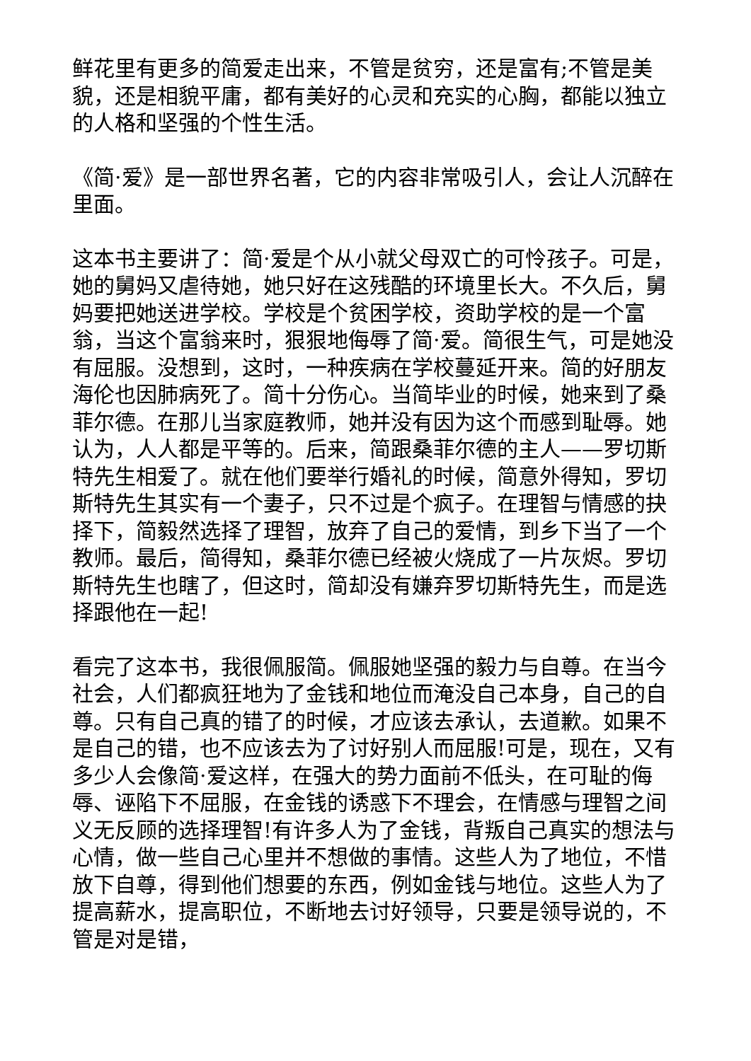鲜花里有更多的简爱走出来，不管是贫穷，还是富有;不管是美貌，还是相貌平庸，都有美好的心灵和充实的心胸，都能以独立的人格和坚强的个性生活。
《简·爱》是一部世界名著，它的内容非常吸引人，会让人沉醉在里面。
这本书主要讲了：简·爱是个从小就父母双亡的可怜孩子。可是，她的舅妈又虐待她，她只好在这残酷的环境里长大。不久后，舅妈要把她送进学校。学校是个贫困学校，资助学校的是一个富翁，当这个富翁来时，狠狠地侮辱了简·爱。简很生气，可是她没有屈服。没想到，这时，一种疾病在学校蔓延开来。简的好朋友海伦也因肺病死了。简十分伤心。当简毕业的时候，她来到了桑菲尔德。在那儿当家庭教师，她并没有因为这个而感到耻辱。她认为，人人都是平等的。后来，简跟桑菲尔德的主人——罗切斯特先生相爱了。就在他们要举行婚礼的时候，简意外得知，罗切斯特先生其实有一个妻子，只不过是个疯子。在理智与情感的抉择下，简毅然选择了理智，放弃了自己的爱情，到乡下当了一个教师。最后，简得知，桑菲尔德已经被火烧成了一片灰烬。罗切斯特先生也瞎了，但这时，简却没有嫌弃罗切斯特先生，而是选择跟他在一起!
看完了这本书，我很佩服简。佩服她坚强的毅力与自尊。在当今社会，人们都疯狂地为了金钱和地位而淹没自己本身，自己的自尊。只有自己真的错了的时候，才应该去承认，去道歉。如果不是自己的错，也不应该去为了讨好别人而屈服!可是，现在，又有多少人会像简·爱这样，在强大的势力面前不低头，在可耻的侮辱、诬陷下不屈服，在金钱的诱惑下不理会，在情感与理智之间义无反顾的选择理智!有许多人为了金钱，背叛自己真实的想法与心情，做一些自己心里并不想做的事情。这些人为了地位，不惜放下自尊，得到他们想要的东西，例如金钱与地位。这些人为了提高薪水，提高职位，不断地去讨好领导，只要是领导说的，不管是对是错，